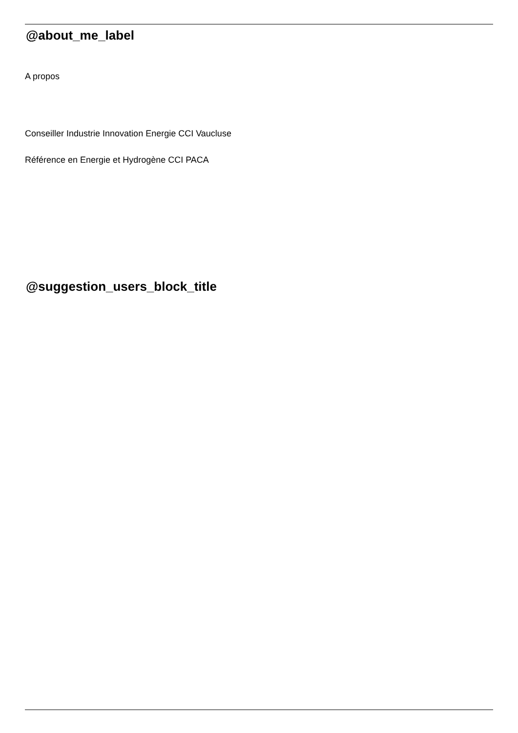@about_me_label
A propos
Conseiller Industrie Innovation Energie CCI Vaucluse
Référence en Energie et Hydrogène CCI PACA
@suggestion_users_block_title